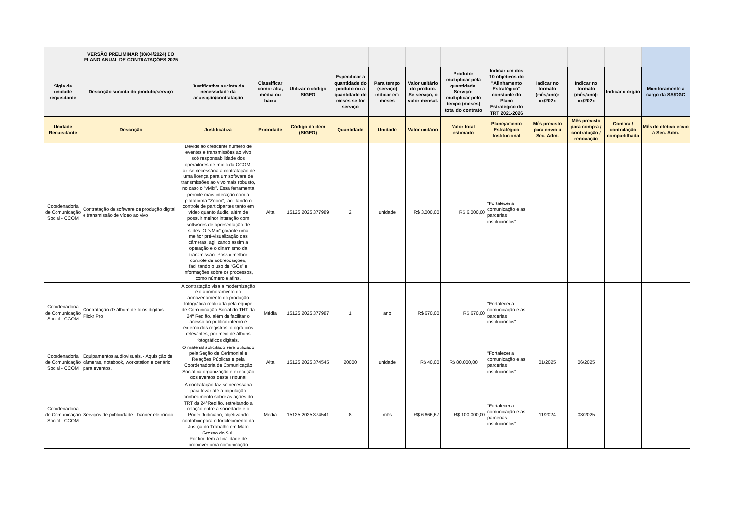| | VERSÃO PRELIMINAR (30/04/2024) DO PLANO ANUAL DE CONTRATAÇÕES 2025 | | | | | | | | | | | | |
| Sigla da unidade requisitante | Descrição sucinta do produto/serviço | Justificativa sucinta da necessidade da aquisição/contratação | Classificar como: alta, média ou baixa | Utilizar o código SIGEO | Especificar a quantidade do produto ou a quantidade de meses se for serviço | Para tempo (serviço) indicar em meses | Valor unitário do produto. Se serviço, o valor mensal. | Produto: multiplicar pela quantidade. Serviço: multiplicar pelo tempo (meses) total do contrato | Indicar um dos 10 objetivos do "Alinhamento Estratégico" constante do Plano Estratégico do TRT 2021-2026 | Indicar no formato (mês/ano): xx/202x | Indicar no formato (mês/ano): xx/202x | Indicar o órgão | Monitoramento a cargo da SA/DGC |
| Unidade Requisitante | Descrição | Justificativa | Prioridade | Código do item (SIGEO) | Quantidade | Unidade | Valor unitário | Valor total estimado | Planejamento Estratégico Institucional | Mês previsto para envio à Sec. Adm. | Mês previsto para compra / contratação / renovação | Compra / contratação compartilhada | Mês de efetivo envio à Sec. Adm. |
| Coordenadoria de Comunicação Social - CCOM | Contratação de software de produção digital e transmissão de vídeo ao vivo | Devido ao crescente número de eventos e transmissões ao vivo sob responsabilidade dos operadores de mídia da CCOM, faz-se necessária a contratação de uma licença para um software de transmissões ao vivo mais robusto, no caso o “vMix”. Essa ferramenta permite mais interação com a plataforma “Zoom”, facilitando o controle de participantes tanto em vídeo quanto áudio, além de possuir melhor interação com softwares de apresentação de slides. O “vMix” garante uma melhor pré-visualização das câmeras, agilizando assim a operação e o dinamismo da transmissão. Possui melhor controle de sobreposições, facilitando o uso de “GCs” e informações sobre os processos, como número e afins. | Alta | 15125 2025 377989 | 2 | unidade | R$ 3.000,00 | R$ 6.000,00 | “Fortalecer a comunicação e as parcerias institucionais” | | | | |
| Coordenadoria de Comunicação Social - CCOM | Contratação de álbum de fotos digitais - Flickr Pro | A contratação visa a modernização e o aprimoramento do armazenamento da produção fotográfica realizada pela equipe de Comunicação Social do TRT da 24ª Região, além de facilitar o acesso ao público interno e externo dos registros fotográficos relevantes, por meio de álbuns fotográficos digitais. | Média | 15125 2025 377987 | 1 | ano | R$ 670,00 | R$ 670,00 | "Fortalecer a comunicação e as parcerias institucionais" | | | | |
| Coordenadoria de Comunicação Social - CCOM | Equipamentos audiovisuais. - Aquisição de câmeras, notebook, workstation e cenário para eventos. | O material solicitado será utilizado pela Seção de Cerimonial e Relações Públicas e pela Coordenadoria de Comunicação Social na organização e execução dos eventos deste Tribunal | Alta | 15125 2025 374545 | 20000 | unidade | R$ 40,00 | R$ 80.000,00 | “Fortalecer a comunicação e as parcerias institucionais” | 01/2025 | 06/2025 | | |
| Coordenadoria de Comunicação Social - CCOM | Serviços de publicidade - banner eletrônico | A contratação faz-se necessária para levar até a população conhecimento sobre as ações do TRT da 24ªRegião, estreitando a relação entre a sociedade e o Poder Judiciário, objetivando contribuir para o fortalecimento da Justiça do Trabalho em Mato Grosso do Sul. Por fim, tem a finalidade de promover uma comunicação | Média | 15125 2025 374541 | 8 | mês | R$ 6.666,67 | R$ 100.000,00 | “Fortalecer a comunicação e as parcerias institucionais” | 11/2024 | 03/2025 | | |